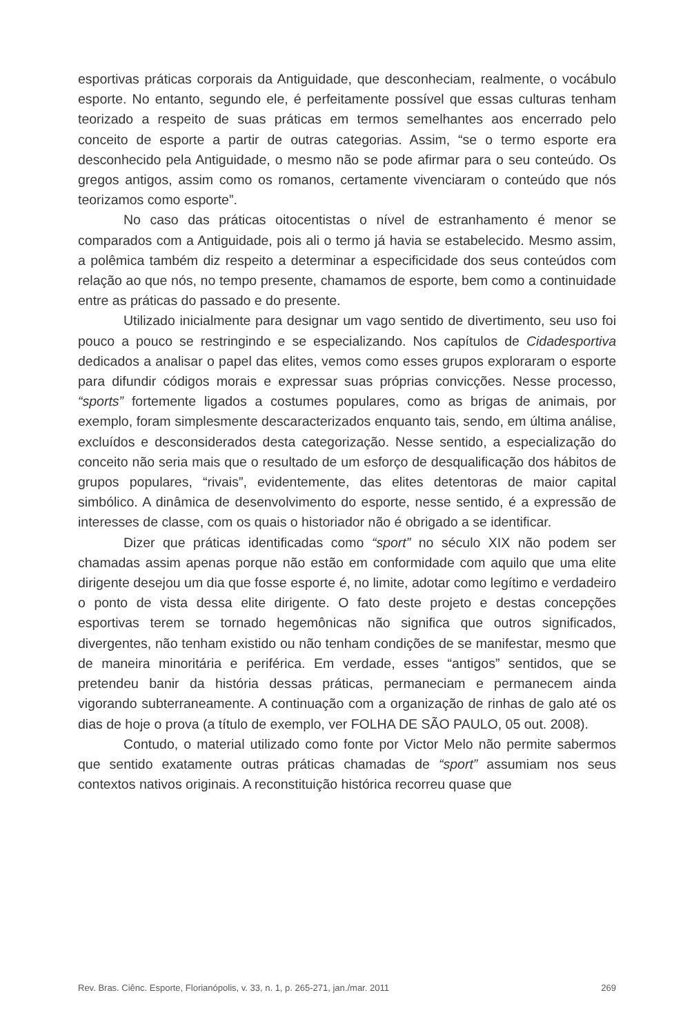esportivas práticas corporais da Antiguidade, que desconheciam, realmente, o vocábulo esporte. No entanto, segundo ele, é perfeitamente possível que essas culturas tenham teorizado a respeito de suas práticas em termos semelhantes aos encerrado pelo conceito de esporte a partir de outras categorias. Assim, “se o termo esporte era desconhecido pela Antiguidade, o mesmo não se pode afirmar para o seu conteúdo. Os gregos antigos, assim como os romanos, certamente vivenciaram o conteúdo que nós teorizamos como esporte”.
No caso das práticas oitocentistas o nível de estranhamento é menor se comparados com a Antiguidade, pois ali o termo já havia se estabelecido. Mesmo assim, a polêmica também diz respeito a determinar a especificidade dos seus conteúdos com relação ao que nós, no tempo presente, chamamos de esporte, bem como a continuidade entre as práticas do passado e do presente.
Utilizado inicialmente para designar um vago sentido de divertimento, seu uso foi pouco a pouco se restringindo e se especializando. Nos capítulos de Cidadesportiva dedicados a analisar o papel das elites, vemos como esses grupos exploraram o esporte para difundir códigos morais e expressar suas próprias convicções. Nesse processo, “sports” fortemente ligados a costumes populares, como as brigas de animais, por exemplo, foram simplesmente descaracterizados enquanto tais, sendo, em última análise, excluídos e desconsiderados desta categorização. Nesse sentido, a especialização do conceito não seria mais que o resultado de um esforço de desqualificação dos hábitos de grupos populares, “rivais”, evidentemente, das elites detentoras de maior capital simbólico. A dinâmica de desenvolvimento do esporte, nesse sentido, é a expressão de interesses de classe, com os quais o historiador não é obrigado a se identificar.
Dizer que práticas identificadas como “sport” no século XIX não podem ser chamadas assim apenas porque não estão em conformidade com aquilo que uma elite dirigente desejou um dia que fosse esporte é, no limite, adotar como legítimo e verdadeiro o ponto de vista dessa elite dirigente. O fato deste projeto e destas concepções esportivas terem se tornado hegemônicas não significa que outros significados, divergentes, não tenham existido ou não tenham condições de se manifestar, mesmo que de maneira minoritária e periférica. Em verdade, esses “antigos” sentidos, que se pretendeu banir da história dessas práticas, permaneciam e permanecem ainda vigorando subterraneamente. A continuação com a organização de rinhas de galo até os dias de hoje o prova (a título de exemplo, ver FOLHA DE SÃO PAULO, 05 out. 2008).
Contudo, o material utilizado como fonte por Victor Melo não permite sabermos que sentido exatamente outras práticas chamadas de “sport” assumiam nos seus contextos nativos originais. A reconstituição histórica recorreu quase que
Rev. Bras. Ciênc. Esporte, Florianópolis, v. 33, n. 1, p. 265-271, jan./mar. 2011 269